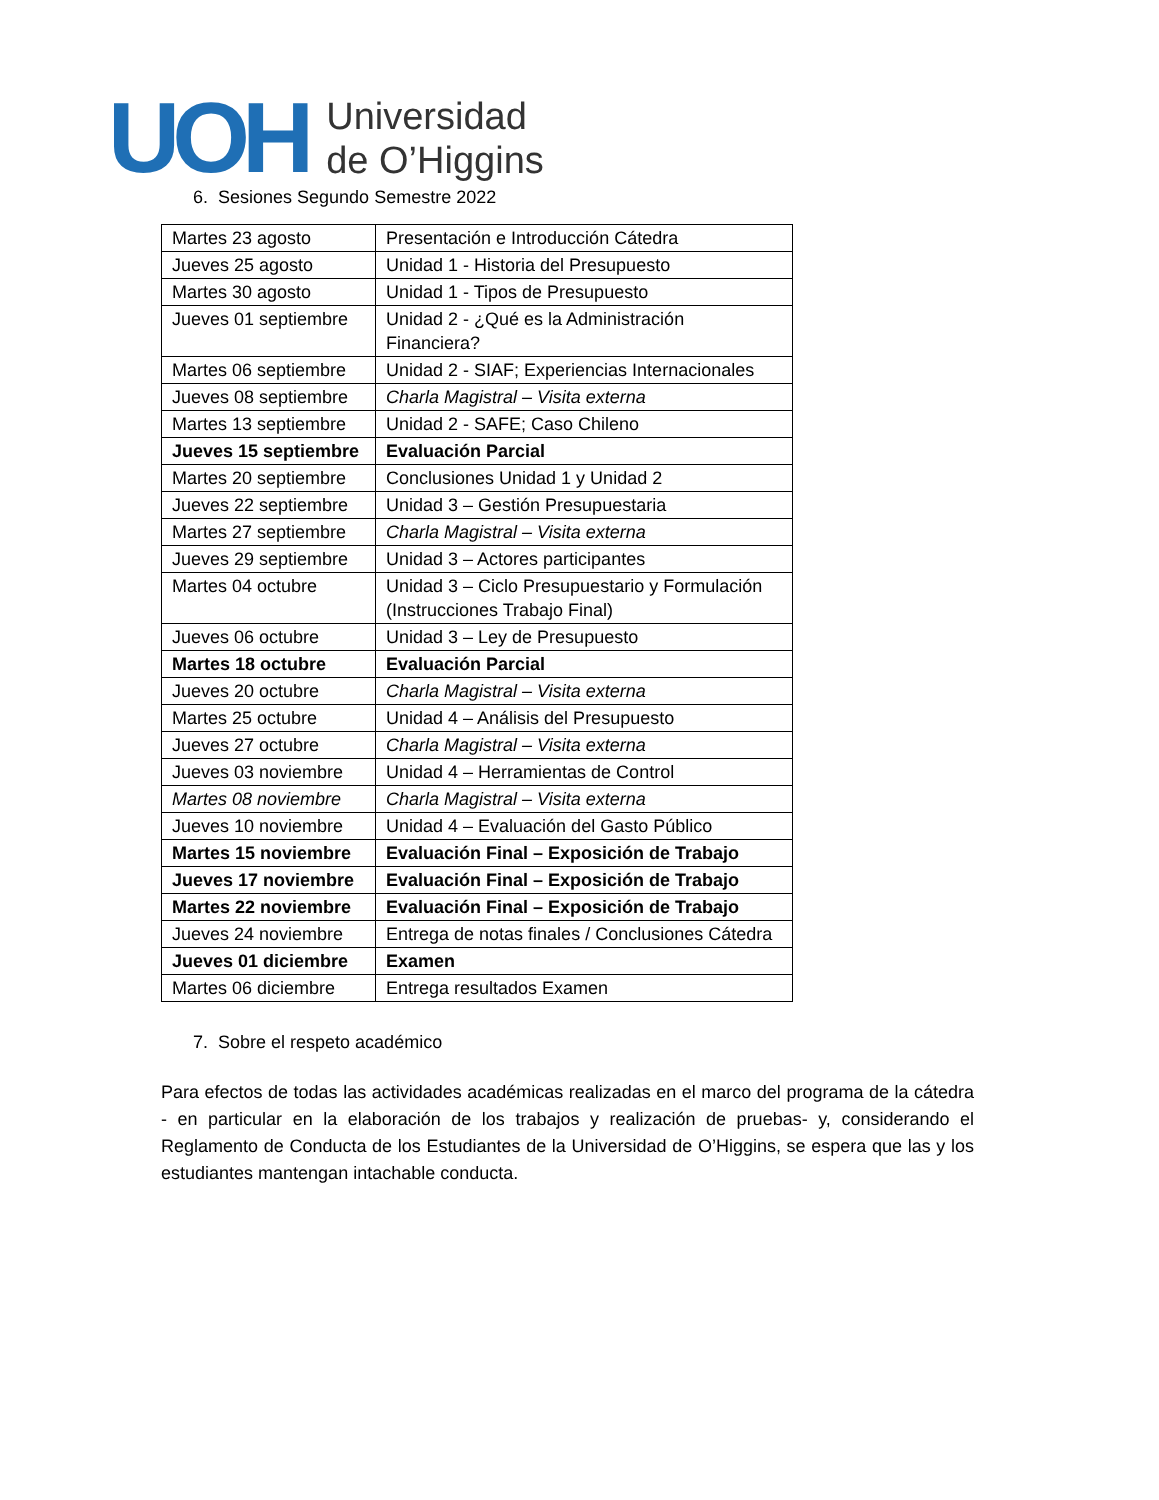UOH
Universidad
de O’Higgins
6. Sesiones Segundo Semestre 2022
| Martes 23 agosto | Presentación e Introducción Cátedra |
| Jueves 25 agosto | Unidad 1 - Historia del Presupuesto |
| Martes 30 agosto | Unidad 1 - Tipos de Presupuesto |
| Jueves 01 septiembre | Unidad 2 - ¿Qué es la Administración Financiera? |
| Martes 06 septiembre | Unidad 2 - SIAF; Experiencias Internacionales |
| Jueves 08 septiembre | Charla Magistral – Visita externa |
| Martes 13 septiembre | Unidad 2 - SAFE; Caso Chileno |
| Jueves 15 septiembre | Evaluación Parcial |
| Martes 20 septiembre | Conclusiones Unidad 1 y Unidad 2 |
| Jueves 22 septiembre | Unidad 3 – Gestión Presupuestaria |
| Martes 27 septiembre | Charla Magistral – Visita externa |
| Jueves 29 septiembre | Unidad 3 – Actores participantes |
| Martes 04 octubre | Unidad 3 – Ciclo Presupuestario y Formulación (Instrucciones Trabajo Final) |
| Jueves 06 octubre | Unidad 3 – Ley de Presupuesto |
| Martes 18 octubre | Evaluación Parcial |
| Jueves 20 octubre | Charla Magistral – Visita externa |
| Martes 25 octubre | Unidad 4 – Análisis del Presupuesto |
| Jueves 27 octubre | Charla Magistral – Visita externa |
| Jueves 03 noviembre | Unidad 4 – Herramientas de Control |
| Martes 08 noviembre | Charla Magistral – Visita externa |
| Jueves 10 noviembre | Unidad 4 – Evaluación del Gasto Público |
| Martes 15 noviembre | Evaluación Final – Exposición de Trabajo |
| Jueves 17 noviembre | Evaluación Final – Exposición de Trabajo |
| Martes 22 noviembre | Evaluación Final – Exposición de Trabajo |
| Jueves 24 noviembre | Entrega de notas finales / Conclusiones Cátedra |
| Jueves 01 diciembre | Examen |
| Martes 06 diciembre | Entrega resultados Examen |
7. Sobre el respeto académico
Para efectos de todas las actividades académicas realizadas en el marco del programa de la cátedra - en particular en la elaboración de los trabajos y realización de pruebas- y, considerando el Reglamento de Conducta de los Estudiantes de la Universidad de O’Higgins, se espera que las y los estudiantes mantengan intachable conducta.